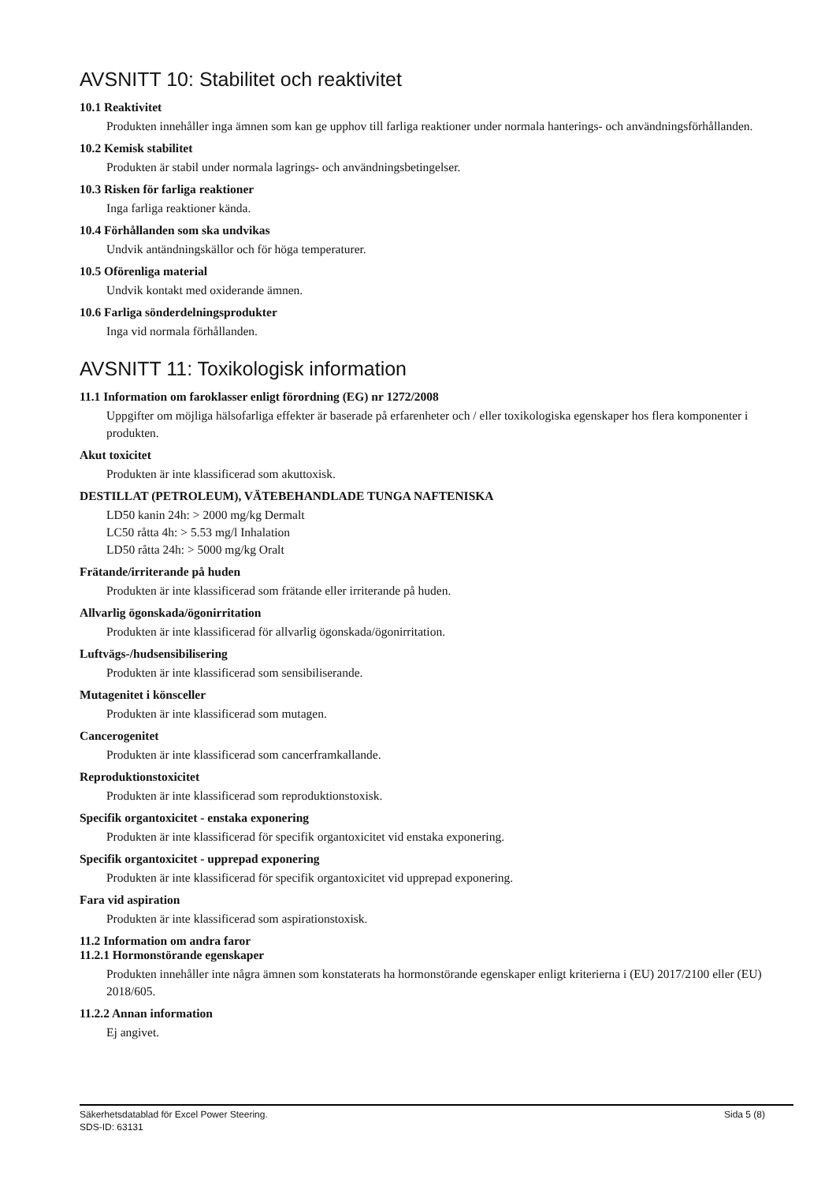AVSNITT 10: Stabilitet och reaktivitet
10.1 Reaktivitet
Produkten innehåller inga ämnen som kan ge upphov till farliga reaktioner under normala hanterings- och användningsförhållanden.
10.2 Kemisk stabilitet
Produkten är stabil under normala lagrings- och användningsbetingelser.
10.3 Risken för farliga reaktioner
Inga farliga reaktioner kända.
10.4 Förhållanden som ska undvikas
Undvik antändningskällor och för höga temperaturer.
10.5 Oförenliga material
Undvik kontakt med oxiderande ämnen.
10.6 Farliga sönderdelningsprodukter
Inga vid normala förhållanden.
AVSNITT 11: Toxikologisk information
11.1 Information om faroklasser enligt förordning (EG) nr 1272/2008
Uppgifter om möjliga hälsofarliga effekter är baserade på erfarenheter och / eller toxikologiska egenskaper hos flera komponenter i produkten.
Akut toxicitet
Produkten är inte klassificerad som akuttoxisk.
DESTILLAT (PETROLEUM), VÄTEBEHANDLADE TUNGA NAFTENISKA
LD50 kanin 24h: > 2000 mg/kg Dermalt
LC50 råtta 4h: > 5.53 mg/l Inhalation
LD50 råtta 24h: > 5000 mg/kg Oralt
Frätande/irriterande på huden
Produkten är inte klassificerad som frätande eller irriterande på huden.
Allvarlig ögonskada/ögonirritation
Produkten är inte klassificerad för allvarlig ögonskada/ögonirritation.
Luftvägs-/hudsensibilisering
Produkten är inte klassificerad som sensibiliserande.
Mutagenitet i könsceller
Produkten är inte klassificerad som mutagen.
Cancerogenitet
Produkten är inte klassificerad som cancerframkallande.
Reproduktionstoxicitet
Produkten är inte klassificerad som reproduktionstoxisk.
Specifik organtoxicitet - enstaka exponering
Produkten är inte klassificerad för specifik organtoxicitet vid enstaka exponering.
Specifik organtoxicitet - upprepad exponering
Produkten är inte klassificerad för specifik organtoxicitet vid upprepad exponering.
Fara vid aspiration
Produkten är inte klassificerad som aspirationstoxisk.
11.2 Information om andra faror
11.2.1 Hormonstörande egenskaper
Produkten innehåller inte några ämnen som konstaterats ha hormonstörande egenskaper enligt kriterierna i (EU) 2017/2100 eller (EU) 2018/605.
11.2.2 Annan information
Ej angivet.
Sida 5 (8) Säkerhetsdatablad för Excel Power Steering.
SDS-ID: 63131